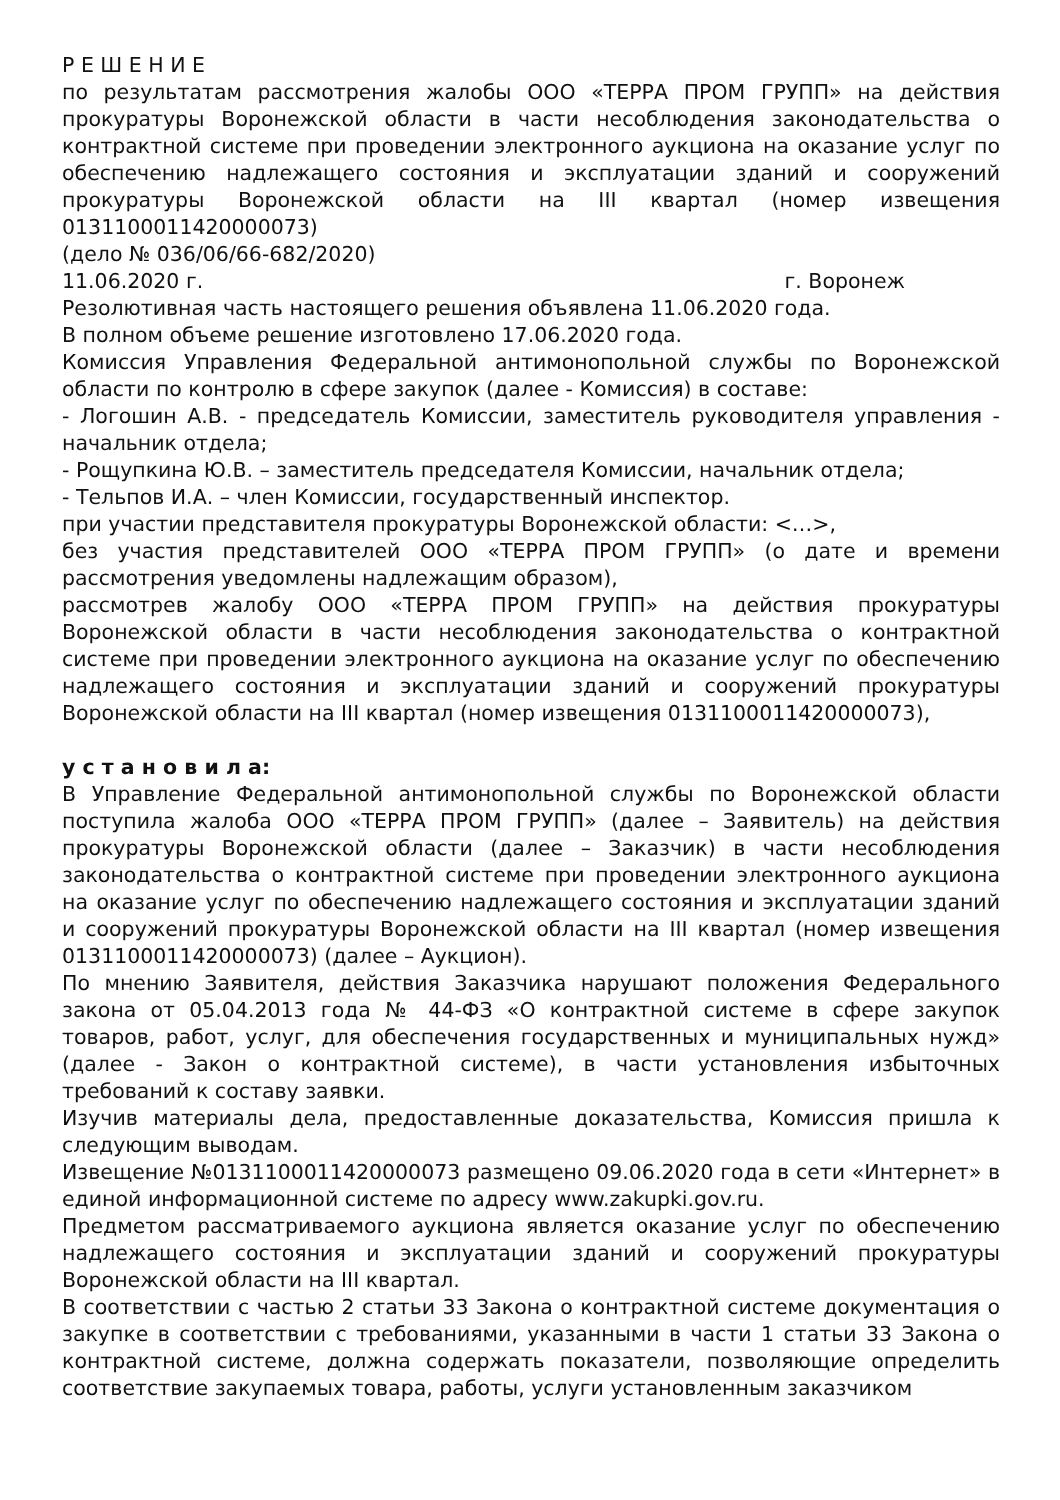Р Е Ш Е Н И Е
по результатам рассмотрения жалобы ООО «ТЕРРА ПРОМ ГРУПП» на действия прокуратуры Воронежской области в части несоблюдения законодательства о контрактной системе при проведении электронного аукциона на оказание услуг по обеспечению надлежащего состояния и эксплуатации зданий и сооружений прокуратуры Воронежской области на III квартал (номер извещения 0131100011420000073)
(дело № 036/06/66-682/2020)
11.06.2020 г. г. Воронеж
Резолютивная часть настоящего решения объявлена 11.06.2020 года.
В полном объеме решение изготовлено 17.06.2020 года.
Комиссия Управления Федеральной антимонопольной службы по Воронежской области по контролю в сфере закупок (далее - Комиссия) в составе:
- Логошин А.В. - председатель Комиссии, заместитель руководителя управления - начальник отдела;
- Рощупкина Ю.В. – заместитель председателя Комиссии, начальник отдела;
- Тельпов И.А. – член Комиссии, государственный инспектор.
при участии представителя прокуратуры Воронежской области: <…>,
без участия представителей ООО «ТЕРРА ПРОМ ГРУПП» (о дате и времени рассмотрения уведомлены надлежащим образом),
рассмотрев жалобу ООО «ТЕРРА ПРОМ ГРУПП» на действия прокуратуры Воронежской области в части несоблюдения законодательства о контрактной системе при проведении электронного аукциона на оказание услуг по обеспечению надлежащего состояния и эксплуатации зданий и сооружений прокуратуры Воронежской области на III квартал (номер извещения 0131100011420000073),
у с т а н о в и л а:
В Управление Федеральной антимонопольной службы по Воронежской области поступила жалоба ООО «ТЕРРА ПРОМ ГРУПП» (далее – Заявитель) на действия прокуратуры Воронежской области (далее – Заказчик) в части несоблюдения законодательства о контрактной системе при проведении электронного аукциона на оказание услуг по обеспечению надлежащего состояния и эксплуатации зданий и сооружений прокуратуры Воронежской области на III квартал (номер извещения 0131100011420000073) (далее – Аукцион).
По мнению Заявителя, действия Заказчика нарушают положения Федерального закона от 05.04.2013 года № 44-ФЗ «О контрактной системе в сфере закупок товаров, работ, услуг, для обеспечения государственных и муниципальных нужд» (далее - Закон о контрактной системе), в части установления избыточных требований к составу заявки.
Изучив материалы дела, предоставленные доказательства, Комиссия пришла к следующим выводам.
Извещение №0131100011420000073 размещено 09.06.2020 года в сети «Интернет» в единой информационной системе по адресу www.zakupki.gov.ru.
Предметом рассматриваемого аукциона является оказание услуг по обеспечению надлежащего состояния и эксплуатации зданий и сооружений прокуратуры Воронежской области на III квартал.
В соответствии с частью 2 статьи 33 Закона о контрактной системе документация о закупке в соответствии с требованиями, указанными в части 1 статьи 33 Закона о контрактной системе, должна содержать показатели, позволяющие определить соответствие закупаемых товара, работы, услуги установленным заказчиком